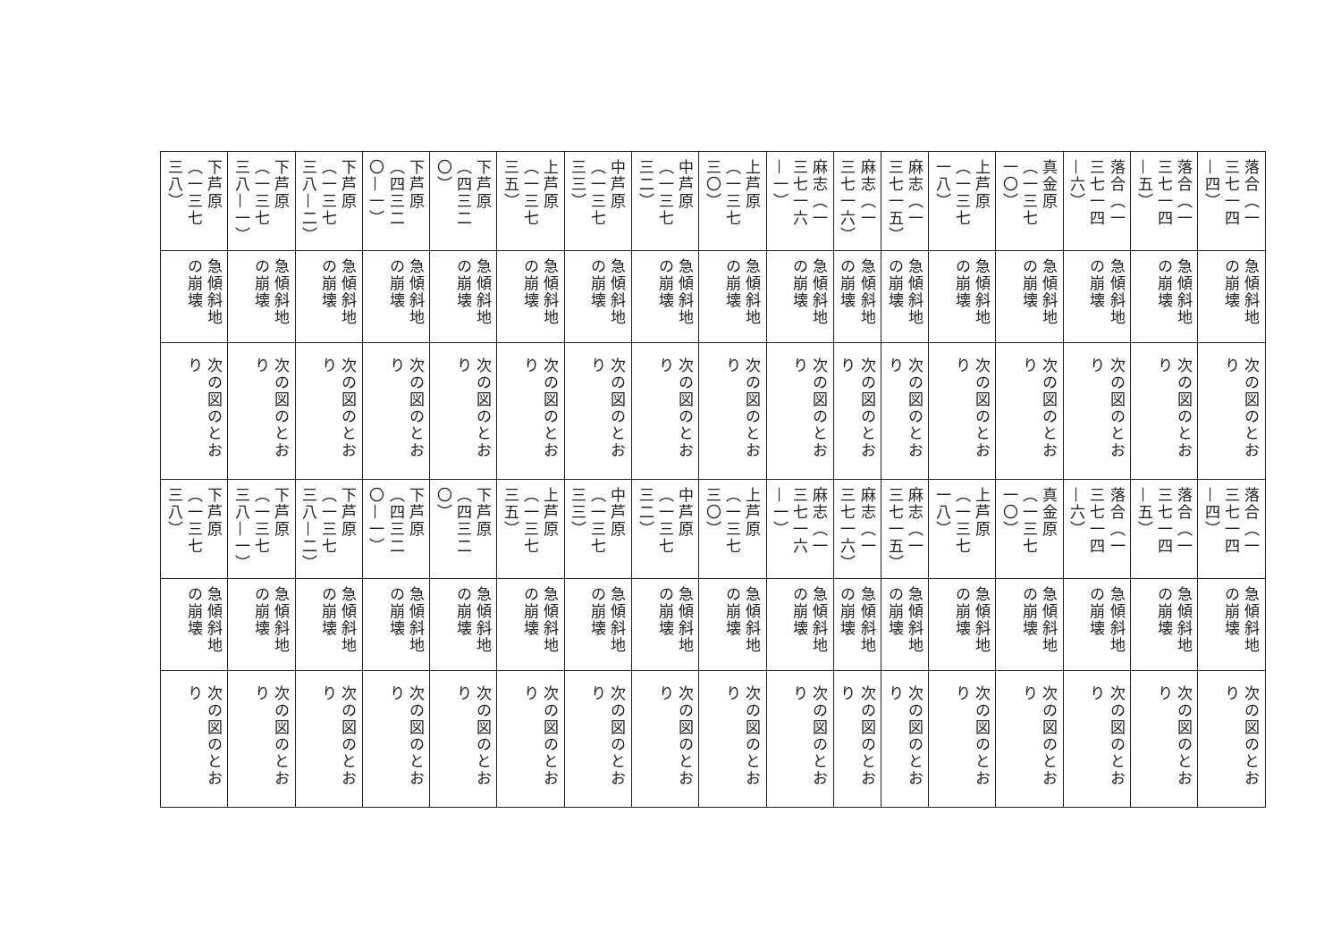| 落合（一三七一四—四） | 急傾斜地の崩壊 | 次の図のとおり | 落合（一三七一四—四） | 急傾斜地の崩壊 | 次の図のとおり |
| 落合（一三七一四—五） | 急傾斜地の崩壊 | 次の図のとおり | 落合（一三七一四—五） | 急傾斜地の崩壊 | 次の図のとおり |
| 落合（一三七一四—六） | 急傾斜地の崩壊 | 次の図のとおり | 落合（一三七一四—六） | 急傾斜地の崩壊 | 次の図のとおり |
| 真金原（一三七一〇） | 急傾斜地の崩壊 | 次の図のとおり | 真金原（一三七一〇） | 急傾斜地の崩壊 | 次の図のとおり |
| 上芦原（一三七一八） | 急傾斜地の崩壊 | 次の図のとおり | 上芦原（一三七一八） | 急傾斜地の崩壊 | 次の図のとおり |
| 麻志（一三七一五） | 急傾斜地の崩壊 | 次の図のとおり | 麻志（一三七一五） | 急傾斜地の崩壊 | 次の図のとおり |
| 麻志（一三七一六） | 急傾斜地の崩壊 | 次の図のとおり | 麻志（一三七一六） | 急傾斜地の崩壊 | 次の図のとおり |
| 麻志（一三七一六—一） | 急傾斜地の崩壊 | 次の図のとおり | 麻志（一三七一六—一） | 急傾斜地の崩壊 | 次の図のとおり |
| 上芦原（一三七三〇） | 急傾斜地の崩壊 | 次の図のとおり | 上芦原（一三七三〇） | 急傾斜地の崩壊 | 次の図のとおり |
| 中芦原（一三七三二） | 急傾斜地の崩壊 | 次の図のとおり | 中芦原（一三七三二） | 急傾斜地の崩壊 | 次の図のとおり |
| 中芦原（一三七三三） | 急傾斜地の崩壊 | 次の図のとおり | 中芦原（一三七三三） | 急傾斜地の崩壊 | 次の図のとおり |
| 上芦原（一三七三五） | 急傾斜地の崩壊 | 次の図のとおり | 上芦原（一三七三五） | 急傾斜地の崩壊 | 次の図のとおり |
| 下芦原（四三二〇） | 急傾斜地の崩壊 | 次の図のとおり | 下芦原（四三二〇） | 急傾斜地の崩壊 | 次の図のとおり |
| 下芦原（四三二〇—一） | 急傾斜地の崩壊 | 次の図のとおり | 下芦原（四三二〇—一） | 急傾斜地の崩壊 | 次の図のとおり |
| 下芦原（一三七三八—二） | 急傾斜地の崩壊 | 次の図のとおり | 下芦原（一三七三八—二） | 急傾斜地の崩壊 | 次の図のとおり |
| 下芦原（一三七三八—一） | 急傾斜地の崩壊 | 次の図のとおり | 下芦原（一三七三八—一） | 急傾斜地の崩壊 | 次の図のとおり |
| 下芦原（一三七三八） | 急傾斜地の崩壊 | 次の図のとおり | 下芦原（一三七三八） | 急傾斜地の崩壊 | 次の図のとおり |